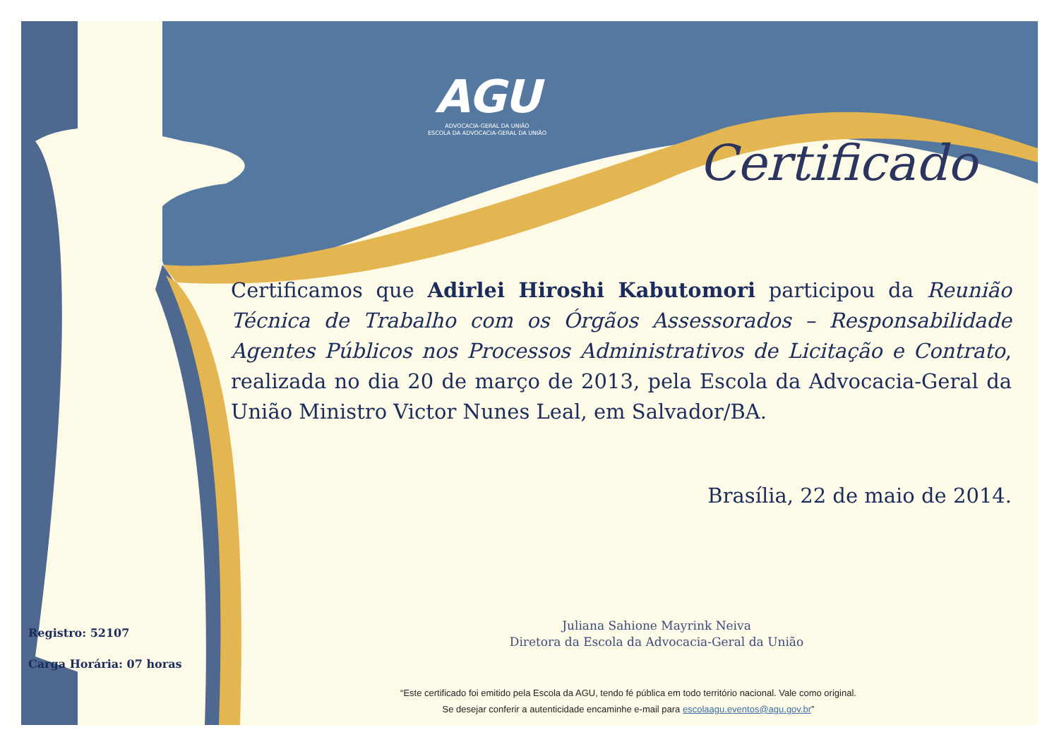AGU
ADVOCACIA-GERAL DA UNIÃO
ESCOLA DA ADVOCACIA-GERAL DA UNIÃO
Certificado
Certificamos que Adirlei Hiroshi Kabutomori participou da Reunião Técnica de Trabalho com os Órgãos Assessorados – Responsabilidade Agentes Públicos nos Processos Administrativos de Licitação e Contrato, realizada no dia 20 de março de 2013, pela Escola da Advocacia-Geral da União Ministro Victor Nunes Leal, em Salvador/BA.
Brasília, 22 de maio de 2014.
Juliana Sahione Mayrink Neiva
Diretora da Escola da Advocacia-Geral da União
Registro: 52107
Carga Horária: 07 horas
“Este certificado foi emitido pela Escola da AGU, tendo fé pública em todo território nacional. Vale como original.
Se desejar conferir a autenticidade encaminhe e-mail para escolaagu.eventos@agu.gov.br”